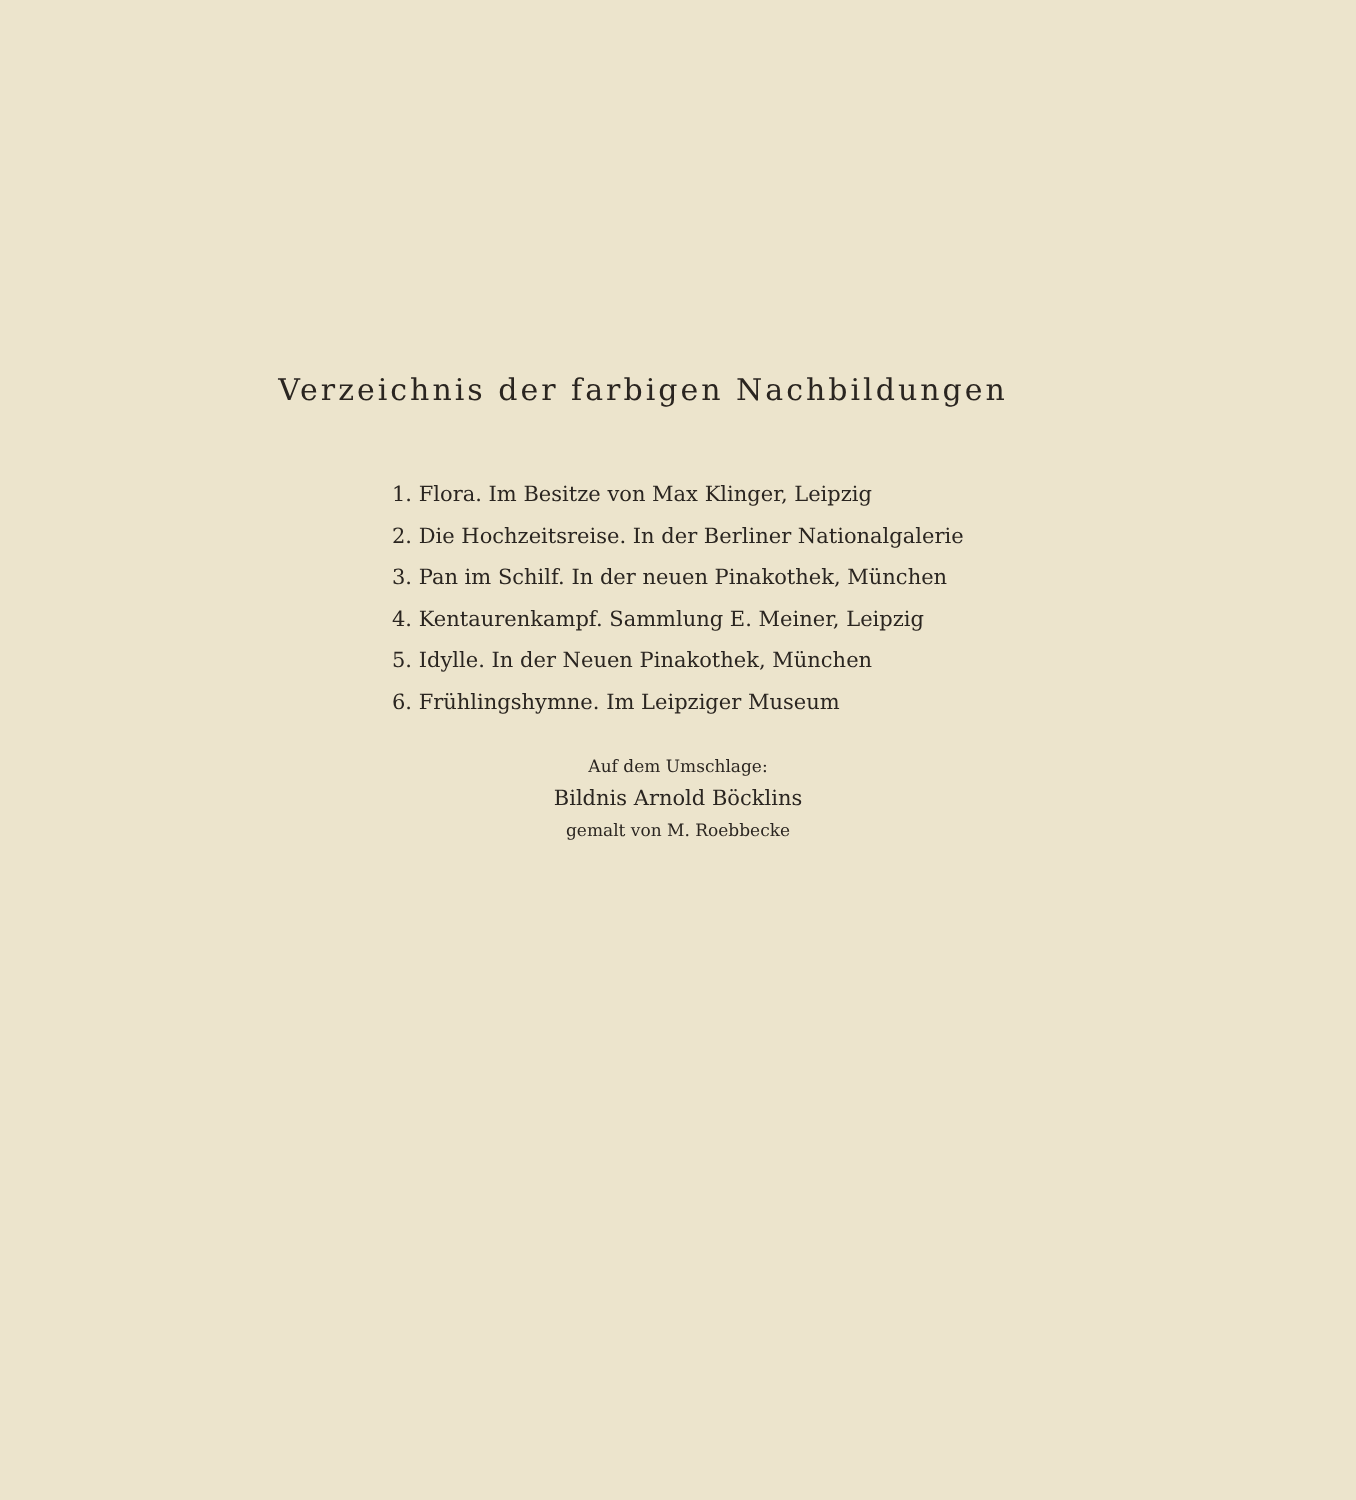Verzeichnis der farbigen Nachbildungen
1. Flora. Im Besitze von Max Klinger, Leipzig
2. Die Hochzeitsreise. In der Berliner Nationalgalerie
3. Pan im Schilf. In der neuen Pinakothek, München
4. Kentaurenkampf. Sammlung E. Meiner, Leipzig
5. Idylle. In der Neuen Pinakothek, München
6. Frühlingshymne. Im Leipziger Museum
Auf dem Umschlage:
Bildnis Arnold Böcklins
gemalt von M. Roebbecke